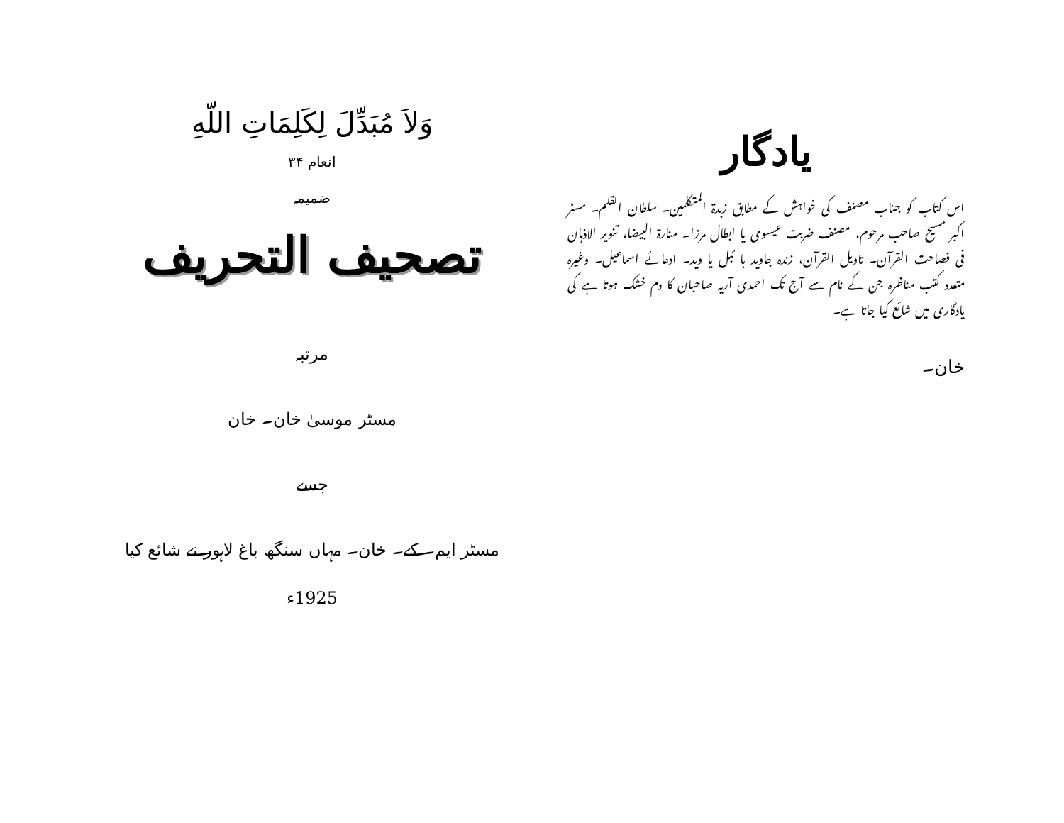یادگار
اس کتاب کو جناب مصنف کی خواہش کے مطابق زبدۃ المتکلمین۔ سلطان القلم۔ مسٹر اکبر مسیح صاحب مرحوم، مصنف ضربت عیسوی یا ابطال مرزا۔ منارۃ البیضا، تنویر الاذہان فی فصاحت القرآن۔ تاویل القرآن، زندہ جاوید با ئبل یا وید۔ ادعائے اسماعیل۔ وغیرہ متعدد کتب مناظرہ جن کے نام سے آج تک احمدی آریہ صاحبان کا دم خشک ہوتا ہے کی یادگاری میں شائع کیا جاتا ہے۔
خان۔
وَلاَ مُبَدِّلَ لِكَلِمَاتِ اللّهِ
انعام ۳۴
ضمیمہ
تصحیف التحریف
مرتبہ
مسٹر موسیٰ خان۔ خان
جسے
مسٹر ایم۔ کے۔ خان۔ مہاں سنگھ باغ لاہور نے شائع کیا
1925ء